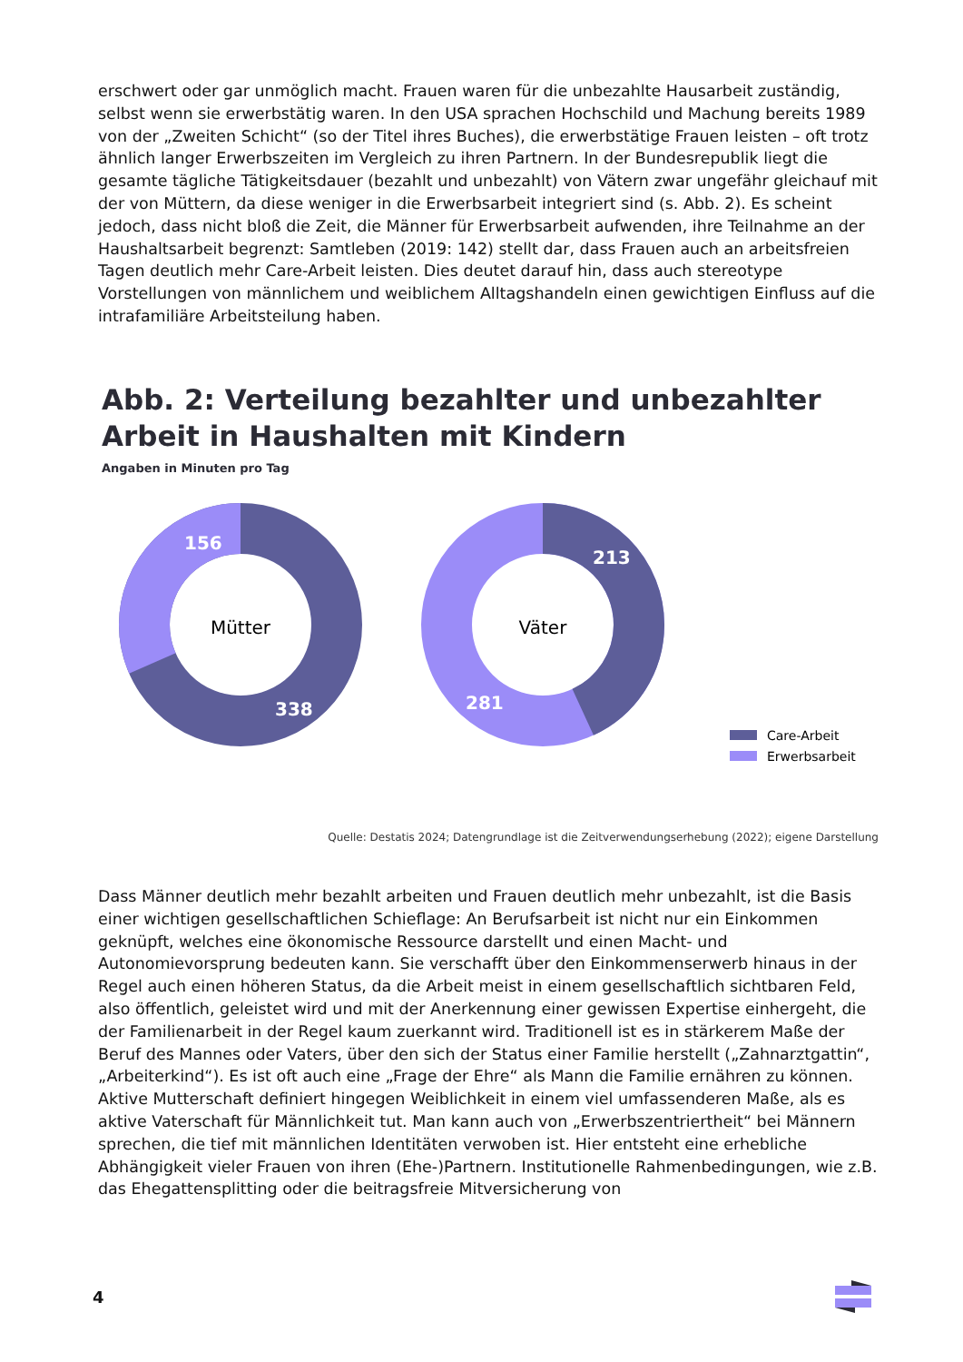erschwert oder gar unmöglich macht. Frauen waren für die unbezahlte Hausarbeit zuständig, selbst wenn sie erwerbstätig waren. In den USA sprachen Hochschild und Machung bereits 1989 von der „Zweiten Schicht“ (so der Titel ihres Buches), die erwerbstätige Frauen leisten – oft trotz ähnlich langer Erwerbszeiten im Vergleich zu ihren Partnern. In der Bundesrepublik liegt die gesamte tägliche Tätigkeitsdauer (bezahlt und unbezahlt) von Vätern zwar ungefähr gleichauf mit der von Müttern, da diese weniger in die Erwerbsarbeit integriert sind (s. Abb. 2). Es scheint jedoch, dass nicht bloß die Zeit, die Männer für Erwerbsarbeit aufwenden, ihre Teilnahme an der Haushaltsarbeit begrenzt: Samtleben (2019: 142) stellt dar, dass Frauen auch an arbeitsfreien Tagen deutlich mehr Care-Arbeit leisten. Dies deutet darauf hin, dass auch stereotype Vorstellungen von männlichem und weiblichem Alltagshandeln einen gewichtigen Einfluss auf die intrafamiliäre Arbeitsteilung haben.
Abb. 2: Verteilung bezahlter und unbezahlter Arbeit in Haushalten mit Kindern
Angaben in Minuten pro Tag
Mütter
156
338
Väter
213
281
Care-Arbeit
Erwerbsarbeit
Quelle: Destatis 2024; Datengrundlage ist die Zeitverwendungserhebung (2022); eigene Darstellung
Dass Männer deutlich mehr bezahlt arbeiten und Frauen deutlich mehr unbezahlt, ist die Basis einer wichtigen gesellschaftlichen Schieflage: An Berufsarbeit ist nicht nur ein Einkommen geknüpft, welches eine ökonomische Ressource darstellt und einen Macht- und Autonomievorsprung bedeuten kann. Sie verschafft über den Einkommenserwerb hinaus in der Regel auch einen höheren Status, da die Arbeit meist in einem gesellschaftlich sichtbaren Feld, also öffentlich, geleistet wird und mit der Anerkennung einer gewissen Expertise einhergeht, die der Familienarbeit in der Regel kaum zuerkannt wird. Traditionell ist es in stärkerem Maße der Beruf des Mannes oder Vaters, über den sich der Status einer Familie herstellt („Zahnarztgattin“, „Arbeiterkind“). Es ist oft auch eine „Frage der Ehre“ als Mann die Familie ernähren zu können. Aktive Mutterschaft definiert hingegen Weiblichkeit in einem viel umfassenderen Maße, als es aktive Vaterschaft für Männlichkeit tut. Man kann auch von „Erwerbszentriertheit“ bei Männern sprechen, die tief mit männlichen Identitäten verwoben ist. Hier entsteht eine erhebliche Abhängigkeit vieler Frauen von ihren (Ehe-)Partnern. Institutionelle Rahmenbedingungen, wie z.B. das Ehegattensplitting oder die beitragsfreie Mitversicherung von
4